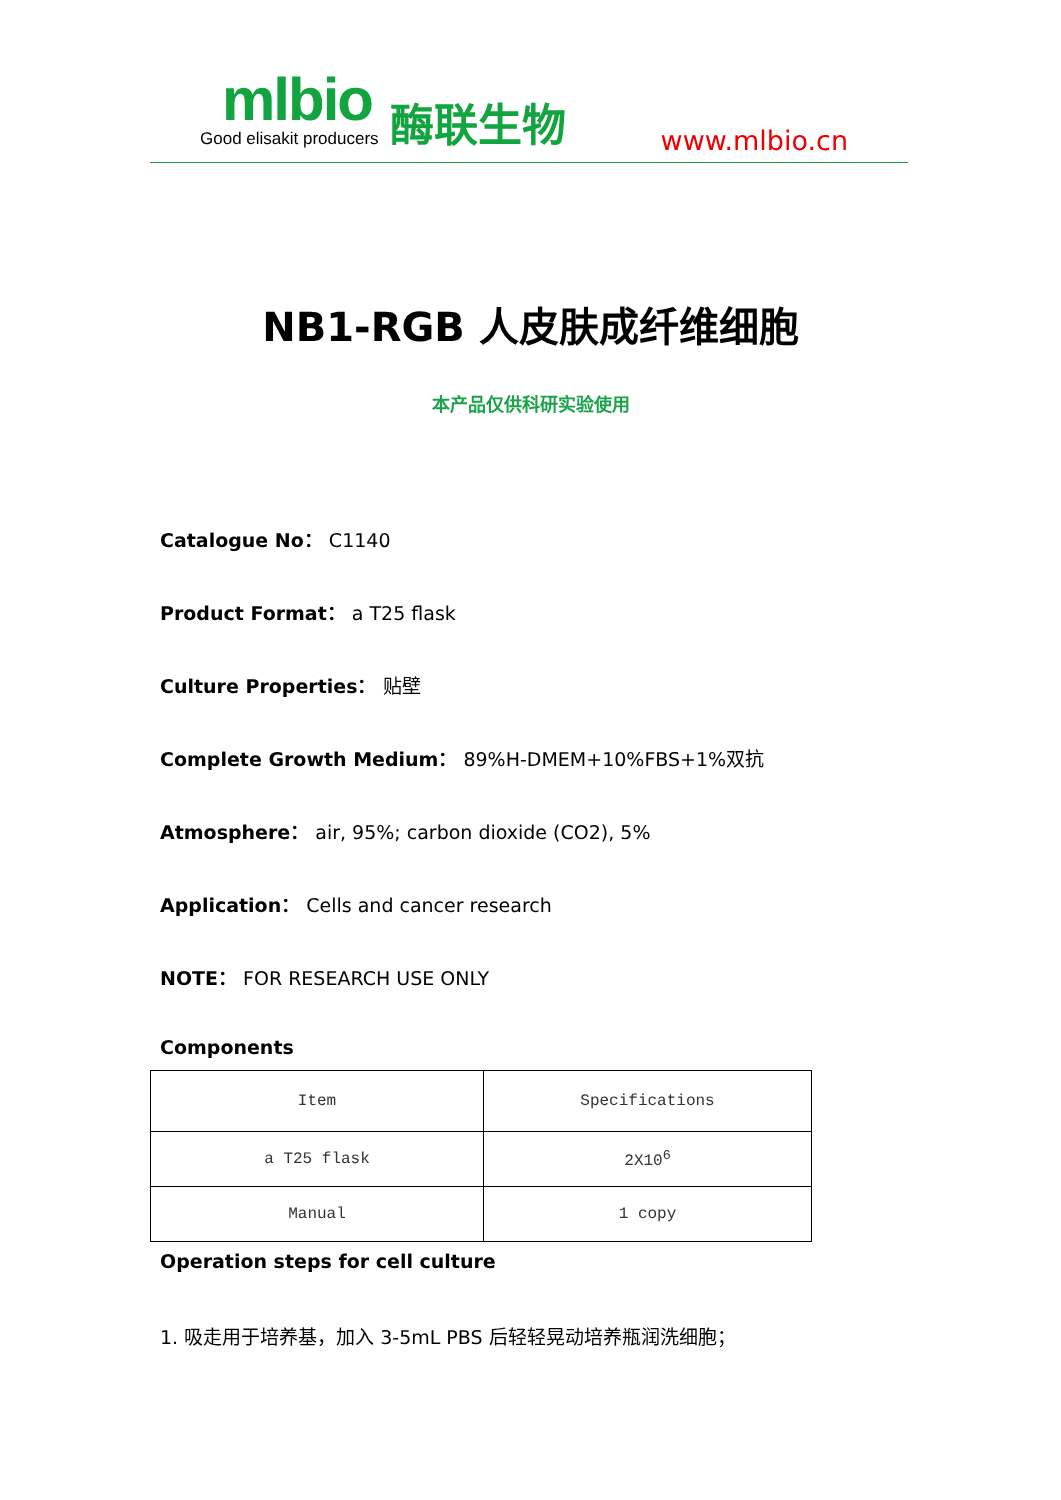mlbio
Good elisakit producers
酶联生物
www.mlbio.cn
NB1-RGB 人皮肤成纤维细胞
本产品仅供科研实验使用
Catalogue No： C1140
Product Format： a T25 flask
Culture Properties： 贴壁
Complete Growth Medium： 89%H-DMEM+10%FBS+1%双抗
Atmosphere： air, 95%; carbon dioxide (CO2), 5%
Application： Cells and cancer research
NOTE： FOR RESEARCH USE ONLY
Components
| Item | Specifications |
| a T25 flask | 2X10<sup>6</sup> |
| Manual | 1 copy |
Operation steps for cell culture
1. 吸走用于培养基，加入 3-5mL PBS 后轻轻晃动培养瓶润洗细胞；